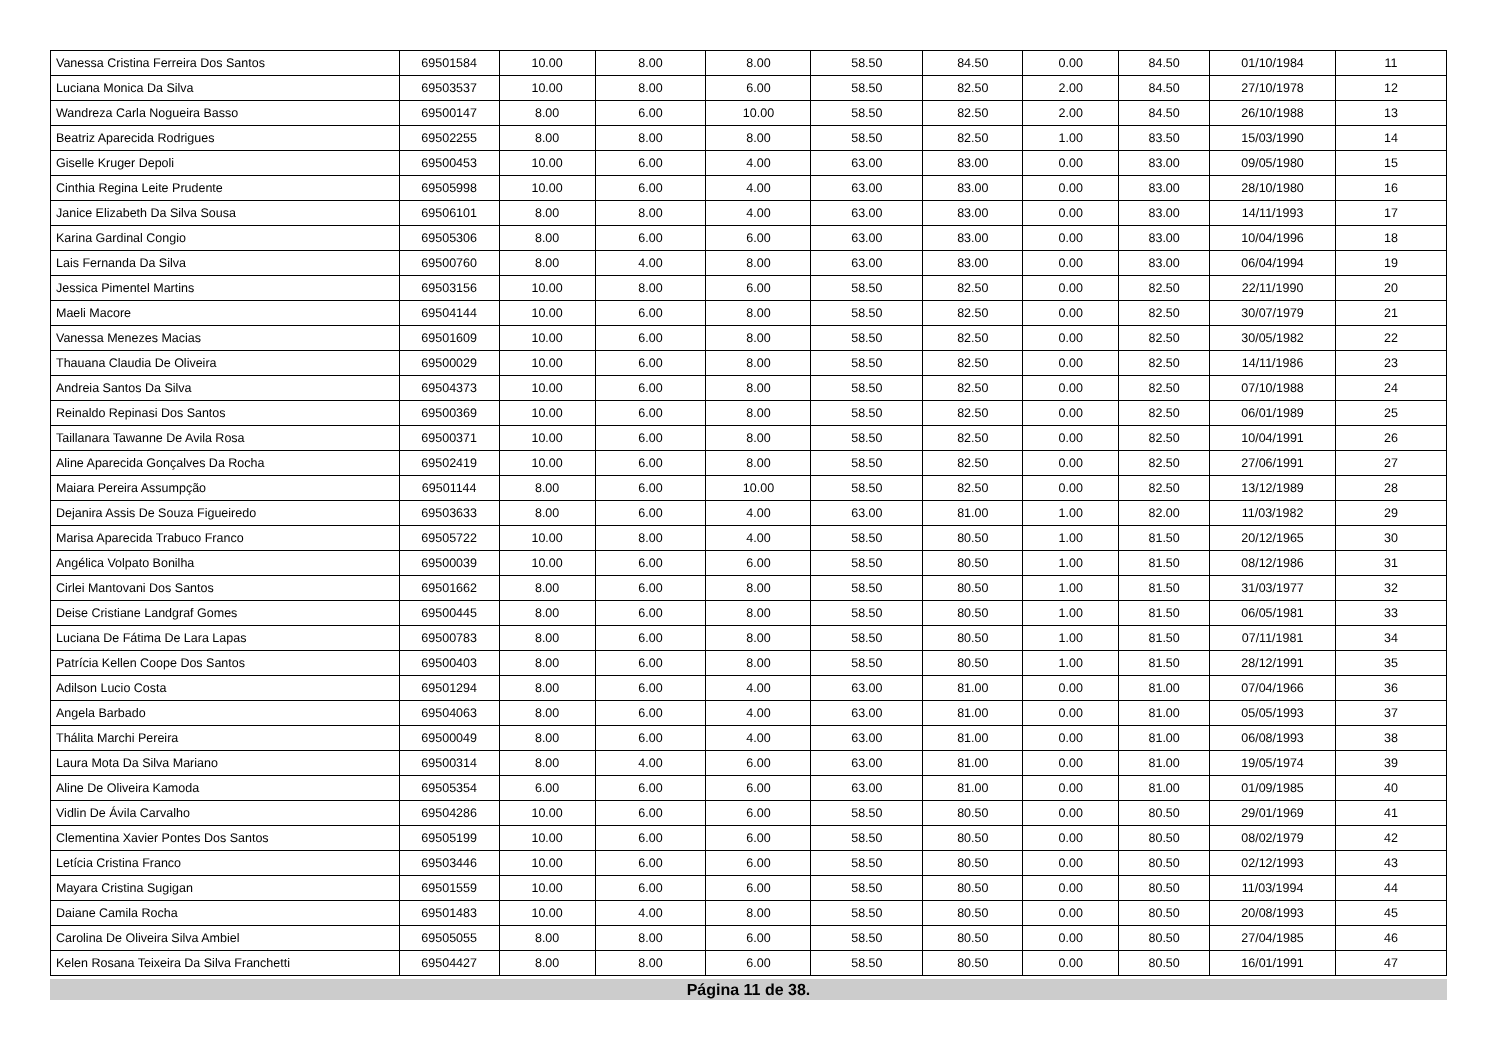| Vanessa Cristina Ferreira Dos Santos | 69501584 | 10.00 | 8.00 | 8.00 | 58.50 | 84.50 | 0.00 | 84.50 | 01/10/1984 | 11 |
| Luciana Monica Da Silva | 69503537 | 10.00 | 8.00 | 6.00 | 58.50 | 82.50 | 2.00 | 84.50 | 27/10/1978 | 12 |
| Wandreza Carla Nogueira Basso | 69500147 | 8.00 | 6.00 | 10.00 | 58.50 | 82.50 | 2.00 | 84.50 | 26/10/1988 | 13 |
| Beatriz Aparecida Rodrigues | 69502255 | 8.00 | 8.00 | 8.00 | 58.50 | 82.50 | 1.00 | 83.50 | 15/03/1990 | 14 |
| Giselle Kruger Depoli | 69500453 | 10.00 | 6.00 | 4.00 | 63.00 | 83.00 | 0.00 | 83.00 | 09/05/1980 | 15 |
| Cinthia Regina Leite Prudente | 69505998 | 10.00 | 6.00 | 4.00 | 63.00 | 83.00 | 0.00 | 83.00 | 28/10/1980 | 16 |
| Janice Elizabeth Da Silva Sousa | 69506101 | 8.00 | 8.00 | 4.00 | 63.00 | 83.00 | 0.00 | 83.00 | 14/11/1993 | 17 |
| Karina Gardinal Congio | 69505306 | 8.00 | 6.00 | 6.00 | 63.00 | 83.00 | 0.00 | 83.00 | 10/04/1996 | 18 |
| Lais Fernanda Da Silva | 69500760 | 8.00 | 4.00 | 8.00 | 63.00 | 83.00 | 0.00 | 83.00 | 06/04/1994 | 19 |
| Jessica Pimentel Martins | 69503156 | 10.00 | 8.00 | 6.00 | 58.50 | 82.50 | 0.00 | 82.50 | 22/11/1990 | 20 |
| Maeli Macore | 69504144 | 10.00 | 6.00 | 8.00 | 58.50 | 82.50 | 0.00 | 82.50 | 30/07/1979 | 21 |
| Vanessa Menezes Macias | 69501609 | 10.00 | 6.00 | 8.00 | 58.50 | 82.50 | 0.00 | 82.50 | 30/05/1982 | 22 |
| Thauana Claudia De Oliveira | 69500029 | 10.00 | 6.00 | 8.00 | 58.50 | 82.50 | 0.00 | 82.50 | 14/11/1986 | 23 |
| Andreia Santos Da Silva | 69504373 | 10.00 | 6.00 | 8.00 | 58.50 | 82.50 | 0.00 | 82.50 | 07/10/1988 | 24 |
| Reinaldo Repinasi Dos Santos | 69500369 | 10.00 | 6.00 | 8.00 | 58.50 | 82.50 | 0.00 | 82.50 | 06/01/1989 | 25 |
| Taillanara Tawanne De Avila Rosa | 69500371 | 10.00 | 6.00 | 8.00 | 58.50 | 82.50 | 0.00 | 82.50 | 10/04/1991 | 26 |
| Aline Aparecida Gonçalves Da Rocha | 69502419 | 10.00 | 6.00 | 8.00 | 58.50 | 82.50 | 0.00 | 82.50 | 27/06/1991 | 27 |
| Maiara Pereira Assumpção | 69501144 | 8.00 | 6.00 | 10.00 | 58.50 | 82.50 | 0.00 | 82.50 | 13/12/1989 | 28 |
| Dejanira Assis De Souza Figueiredo | 69503633 | 8.00 | 6.00 | 4.00 | 63.00 | 81.00 | 1.00 | 82.00 | 11/03/1982 | 29 |
| Marisa Aparecida Trabuco Franco | 69505722 | 10.00 | 8.00 | 4.00 | 58.50 | 80.50 | 1.00 | 81.50 | 20/12/1965 | 30 |
| Angélica Volpato Bonilha | 69500039 | 10.00 | 6.00 | 6.00 | 58.50 | 80.50 | 1.00 | 81.50 | 08/12/1986 | 31 |
| Cirlei Mantovani Dos Santos | 69501662 | 8.00 | 6.00 | 8.00 | 58.50 | 80.50 | 1.00 | 81.50 | 31/03/1977 | 32 |
| Deise Cristiane Landgraf Gomes | 69500445 | 8.00 | 6.00 | 8.00 | 58.50 | 80.50 | 1.00 | 81.50 | 06/05/1981 | 33 |
| Luciana De Fátima De Lara Lapas | 69500783 | 8.00 | 6.00 | 8.00 | 58.50 | 80.50 | 1.00 | 81.50 | 07/11/1981 | 34 |
| Patrícia Kellen Coope Dos Santos | 69500403 | 8.00 | 6.00 | 8.00 | 58.50 | 80.50 | 1.00 | 81.50 | 28/12/1991 | 35 |
| Adilson Lucio Costa | 69501294 | 8.00 | 6.00 | 4.00 | 63.00 | 81.00 | 0.00 | 81.00 | 07/04/1966 | 36 |
| Angela Barbado | 69504063 | 8.00 | 6.00 | 4.00 | 63.00 | 81.00 | 0.00 | 81.00 | 05/05/1993 | 37 |
| Thálita Marchi Pereira | 69500049 | 8.00 | 6.00 | 4.00 | 63.00 | 81.00 | 0.00 | 81.00 | 06/08/1993 | 38 |
| Laura Mota Da Silva Mariano | 69500314 | 8.00 | 4.00 | 6.00 | 63.00 | 81.00 | 0.00 | 81.00 | 19/05/1974 | 39 |
| Aline De Oliveira Kamoda | 69505354 | 6.00 | 6.00 | 6.00 | 63.00 | 81.00 | 0.00 | 81.00 | 01/09/1985 | 40 |
| Vidlin De Ávila Carvalho | 69504286 | 10.00 | 6.00 | 6.00 | 58.50 | 80.50 | 0.00 | 80.50 | 29/01/1969 | 41 |
| Clementina Xavier Pontes Dos Santos | 69505199 | 10.00 | 6.00 | 6.00 | 58.50 | 80.50 | 0.00 | 80.50 | 08/02/1979 | 42 |
| Letícia Cristina Franco | 69503446 | 10.00 | 6.00 | 6.00 | 58.50 | 80.50 | 0.00 | 80.50 | 02/12/1993 | 43 |
| Mayara Cristina Sugigan | 69501559 | 10.00 | 6.00 | 6.00 | 58.50 | 80.50 | 0.00 | 80.50 | 11/03/1994 | 44 |
| Daiane Camila Rocha | 69501483 | 10.00 | 4.00 | 8.00 | 58.50 | 80.50 | 0.00 | 80.50 | 20/08/1993 | 45 |
| Carolina De Oliveira Silva Ambiel | 69505055 | 8.00 | 8.00 | 6.00 | 58.50 | 80.50 | 0.00 | 80.50 | 27/04/1985 | 46 |
| Kelen Rosana Teixeira Da Silva Franchetti | 69504427 | 8.00 | 8.00 | 6.00 | 58.50 | 80.50 | 0.00 | 80.50 | 16/01/1991 | 47 |
Página 11 de 38.